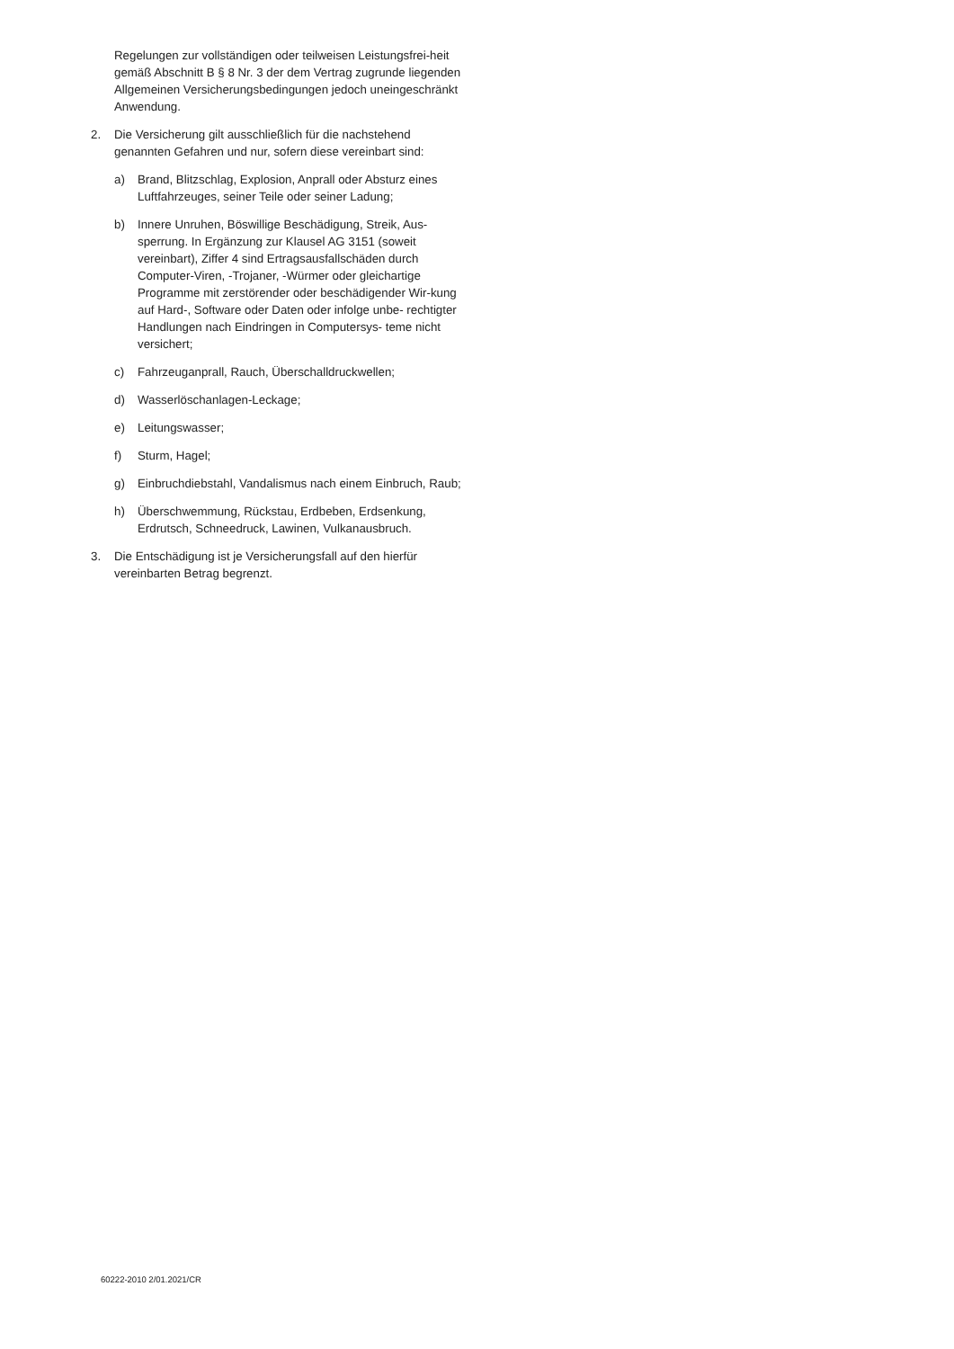Regelungen zur vollständigen oder teilweisen Leistungsfrei-heit gemäß Abschnitt B § 8 Nr. 3 der dem Vertrag zugrunde liegenden Allgemeinen Versicherungsbedingungen jedoch uneingeschränkt Anwendung.
2. Die Versicherung gilt ausschließlich für die nachstehend genannten Gefahren und nur, sofern diese vereinbart sind:
a) Brand, Blitzschlag, Explosion, Anprall oder Absturz eines Luftfahrzeuges, seiner Teile oder seiner Ladung;
b) Innere Unruhen, Böswillige Beschädigung, Streik, Aus-sperrung. In Ergänzung zur Klausel AG 3151 (soweit vereinbart), Ziffer 4 sind Ertragsausfallschäden durch Computer-Viren, -Trojaner, -Würmer oder gleichartige Programme mit zerstörender oder beschädigender Wir-kung auf Hard-, Software oder Daten oder infolge unbe- rechtigter Handlungen nach Eindringen in Computersys- teme nicht versichert;
c) Fahrzeuganprall, Rauch, Überschalldruckwellen;
d) Wasserlöschanlagen-Leckage;
e) Leitungswasser;
f) Sturm, Hagel;
g) Einbruchdiebstahl, Vandalismus nach einem Einbruch, Raub;
h) Überschwemmung, Rückstau, Erdbeben, Erdsenkung, Erdrutsch, Schneedruck, Lawinen, Vulkanausbruch.
3. Die Entschädigung ist je Versicherungsfall auf den hierfür vereinbarten Betrag begrenzt.
60222-2010 2/01.2021/CR